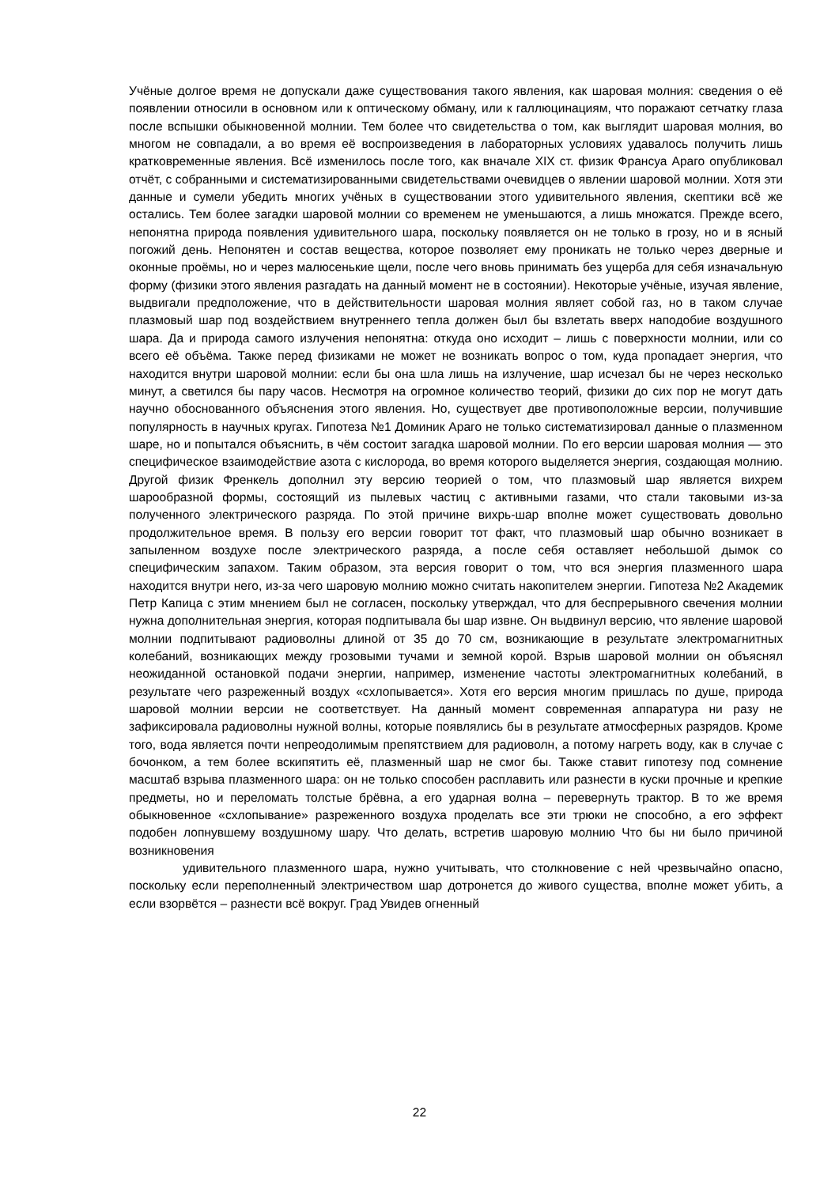Учёные долгое время не допускали даже существования такого явления, как шаровая молния: сведения о её появлении относили в основном или к оптическому обману, или к галлюцинациям, что поражают сетчатку глаза после вспышки обыкновенной молнии. Тем более что свидетельства о том, как выглядит шаровая молния, во многом не совпадали, а во время её воспроизведения в лабораторных условиях удавалось получить лишь кратковременные явления. Всё изменилось после того, как вначале XIX ст. физик Франсуа Араго опубликовал отчёт, с собранными и систематизированными свидетельствами очевидцев о явлении шаровой молнии. Хотя эти данные и сумели убедить многих учёных в существовании этого удивительного явления, скептики всё же остались. Тем более загадки шаровой молнии со временем не уменьшаются, а лишь множатся. Прежде всего, непонятна природа появления удивительного шара, поскольку появляется он не только в грозу, но и в ясный погожий день. Непонятен и состав вещества, которое позволяет ему проникать не только через дверные и оконные проёмы, но и через малюсенькие щели, после чего вновь принимать без ущерба для себя изначальную форму (физики этого явления разгадать на данный момент не в состоянии). Некоторые учёные, изучая явление, выдвигали предположение, что в действительности шаровая молния являет собой газ, но в таком случае плазмовый шар под воздействием внутреннего тепла должен был бы взлетать вверх наподобие воздушного шара. Да и природа самого излучения непонятна: откуда оно исходит – лишь с поверхности молнии, или со всего её объёма. Также перед физиками не может не возникать вопрос о том, куда пропадает энергия, что находится внутри шаровой молнии: если бы она шла лишь на излучение, шар исчезал бы не через несколько минут, а светился бы пару часов. Несмотря на огромное количество теорий, физики до сих пор не могут дать научно обоснованного объяснения этого явления. Но, существует две противоположные версии, получившие популярность в научных кругах. Гипотеза №1 Доминик Араго не только систематизировал данные о плазменном шаре, но и попытался объяснить, в чём состоит загадка шаровой молнии. По его версии шаровая молния — это специфическое взаимодействие азота с кислорода, во время которого выделяется энергия, создающая молнию. Другой физик Френкель дополнил эту версию теорией о том, что плазмовый шар является вихрем шарообразной формы, состоящий из пылевых частиц с активными газами, что стали таковыми из-за полученного электрического разряда. По этой причине вихрь-шар вполне может существовать довольно продолжительное время. В пользу его версии говорит тот факт, что плазмовый шар обычно возникает в запыленном воздухе после электрического разряда, а после себя оставляет небольшой дымок со специфическим запахом. Таким образом, эта версия говорит о том, что вся энергия плазменного шара находится внутри него, из-за чего шаровую молнию можно считать накопителем энергии. Гипотеза №2 Академик Петр Капица с этим мнением был не согласен, поскольку утверждал, что для беспрерывного свечения молнии нужна дополнительная энергия, которая подпитывала бы шар извне. Он выдвинул версию, что явление шаровой молнии подпитывают радиоволны длиной от 35 до 70 см, возникающие в результате электромагнитных колебаний, возникающих между грозовыми тучами и земной корой. Взрыв шаровой молнии он объяснял неожиданной остановкой подачи энергии, например, изменение частоты электромагнитных колебаний, в результате чего разреженный воздух «схлопывается». Хотя его версия многим пришлась по душе, природа шаровой молнии версии не соответствует. На данный момент современная аппаратура ни разу не зафиксировала радиоволны нужной волны, которые появлялись бы в результате атмосферных разрядов. Кроме того, вода является почти непреодолимым препятствием для радиоволн, а потому нагреть воду, как в случае с бочонком, а тем более вскипятить её, плазменный шар не смог бы. Также ставит гипотезу под сомнение масштаб взрыва плазменного шара: он не только способен расплавить или разнести в куски прочные и крепкие предметы, но и переломать толстые брёвна, а его ударная волна – перевернуть трактор. В то же время обыкновенное «схлопывание» разреженного воздуха проделать все эти трюки не способно, а его эффект подобен лопнувшему воздушному шару. Что делать, встретив шаровую молнию Что бы ни было причиной возникновения
удивительного плазменного шара, нужно учитывать, что столкновение с ней чрезвычайно опасно, поскольку если переполненный электричеством шар дотронется до живого существа, вполне может убить, а если взорвётся – разнести всё вокруг. Град Увидев огненный
22